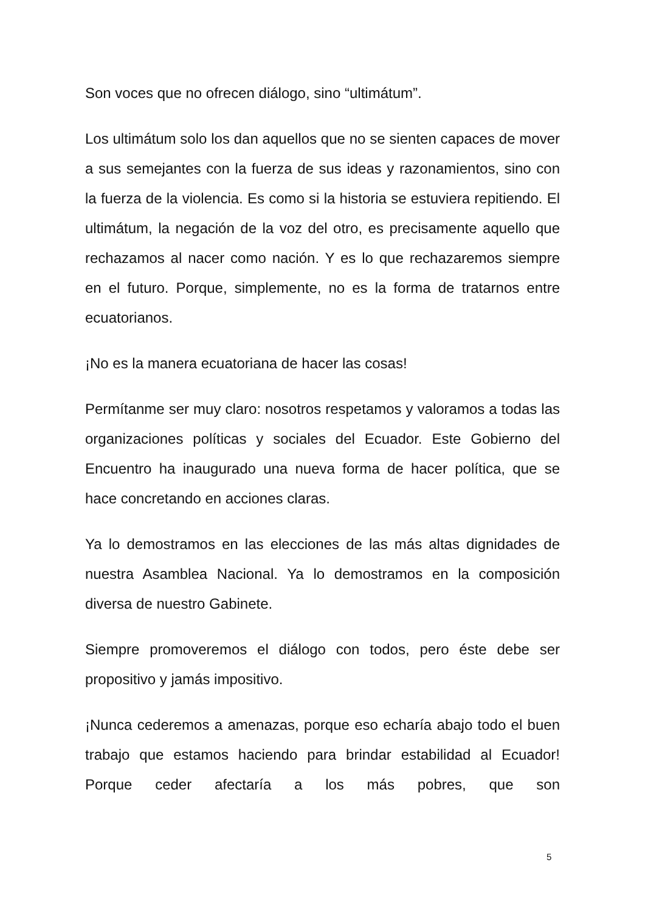Son voces que no ofrecen diálogo, sino “ultimátum”.
Los ultimátum solo los dan aquellos que no se sienten capaces de mover a sus semejantes con la fuerza de sus ideas y razonamientos, sino con la fuerza de la violencia. Es como si la historia se estuviera repitiendo. El ultimátum, la negación de la voz del otro, es precisamente aquello que rechazamos al nacer como nación. Y es lo que rechazaremos siempre en el futuro. Porque, simplemente, no es la forma de tratarnos entre ecuatorianos.
¡No es la manera ecuatoriana de hacer las cosas!
Permítanme ser muy claro: nosotros respetamos y valoramos a todas las organizaciones políticas y sociales del Ecuador. Este Gobierno del Encuentro ha inaugurado una nueva forma de hacer política, que se hace concretando en acciones claras.
Ya lo demostramos en las elecciones de las más altas dignidades de nuestra Asamblea Nacional. Ya lo demostramos en la composición diversa de nuestro Gabinete.
Siempre promoveremos el diálogo con todos, pero éste debe ser propositivo y jamás impositivo.
¡Nunca cederemos a amenazas, porque eso echaría abajo todo el buen trabajo que estamos haciendo para brindar estabilidad al Ecuador! Porque ceder afectaría a los más pobres, que son
5